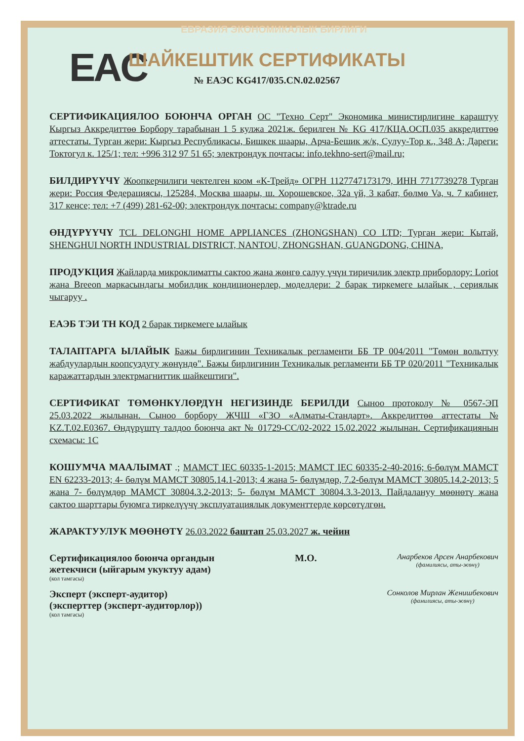ЕВРАЗИЯ ЭКОНОМИКАЛЫК БИРЛИГИ
EAC
ШАЙКЕШТИК СЕРТИФИКАТЫ
№ ЕАЭС KG417/035.CN.02.02567
СЕРТИФИКАЦИЯЛОО БОЮНЧА ОРГАН ОС "Техно Серт" Экономика министирлигине караштуу Кыргыз Аккредиттөө Борбору тарабынан 1 5 кулжа 2021ж. берилген № KG 417/КЦА.ОСП.035 аккредиттөө аттестаты. Турган жери: Кыргыз Республикасы, Бишкек шаары, Арча-Бешик ж/к, Сулуу-Тор к., 348 А; Дареги: Токтогул к. 125/1; тел: +996 312 97 51 65; электрондук почтасы: info.tekhno-sert@mail.ru;
БИЛДИРҮҮЧҮ Жоопкерчилиги чектелген коом «К-Трейд» ОГРН 1127747173179, ИНН 7717739278 Турган жери: Россия Федерациясы, 125284, Москва шаары, ш. Хорошевское, 32а үй, 3 кабат, бөлмө Va, ч. 7 кабинет, 317 кенсе; тел: +7 (499) 281-62-00; электрондук почтасы: company@ktrade.ru
ӨНДҮРҮҮЧҮ TCL DELONGHI HOME APPLIANCES (ZHONGSHAN) CO LTD; Турган жери: Кытай, SHENGHUI NORTH INDUSTRIAL DISTRICT, NANTOU, ZHONGSHAN, GUANGDONG, CHINA,
ПРОДУКЦИЯ Жайларда микроклиматты сактоо жана жөнгө салуу үчүн тиричилик электр приборлору: Loriot жана Breeon маркасындагы мобилдик кондиционерлер, моделдери: 2 барак тиркемеге ылайык , сериялык чыгаруу .
ЕАЭБ ТЭИ ТН КОД 2 барак тиркемеге ылайык
ТАЛАПТАРГА ЫЛАЙЫК Бажы бирлигинин Техникалык регламенти ББ ТР 004/2011 "Төмөн вольттуу жабдуулардын коопсуздугу жөнүндө". Бажы бирлигинин Техникалык регламенти ББ ТР 020/2011 "Техникалык каражаттардын электрмагниттик шайкештиги".
СЕРТИФИКАТ ТӨМӨНКҮЛӨРДҮН НЕГИЗИНДЕ БЕРИЛДИ Сыноо протоколу № 0567-ЭП 25.03.2022 жылынан. Сыноо борбору ЖЧШ «ГЗО «Алматы-Стандарт». Аккредиттөө аттестаты № KZ.T.02.E0367. Өндүрүштү талдоо боюнча акт № 01729-СС/02-2022 15.02.2022 жылынан. Сертификациянын схемасы: 1С
КОШУМЧА МААЛЫМАТ .; МАМСТ IEC 60335-1-2015; МАМСТ IEC 60335-2-40-2016; 6-бөлүм МАМСТ EN 62233-2013; 4- бөлүм МАМСТ 30805.14.1-2013; 4 жана 5- бөлүмдөр, 7.2-бөлүм МАМСТ 30805.14.2-2013; 5 жана 7- бөлүмдөр МАМСТ 30804.3.2-2013; 5- бөлүм МАМСТ 30804.3.3-2013. Пайдалануу мөөнөтү жана сактоо шарттары буюмга тиркелүүчү эксплуатациялык документтерде көрсөтүлгөн.
ЖАРАКТУУЛУК МӨӨНӨТҮ 26.03.2022 баштап 25.03.2027 ж. чейин
Сертификациялоо боюнча органдын
жетекчиси (ыйгарым укуктуу адам)
(кол тамгасы)
М.О.
Анарбеков Арсен Анарбекович
(фамилиясы, аты-жөнү)
Эксперт (эксперт-аудитор)
(эксперттер (эксперт-аудиторлор))
(кол тамгасы)
Сонколов Мирлан Женишбекович
(фамилиясы, аты-жөнү)